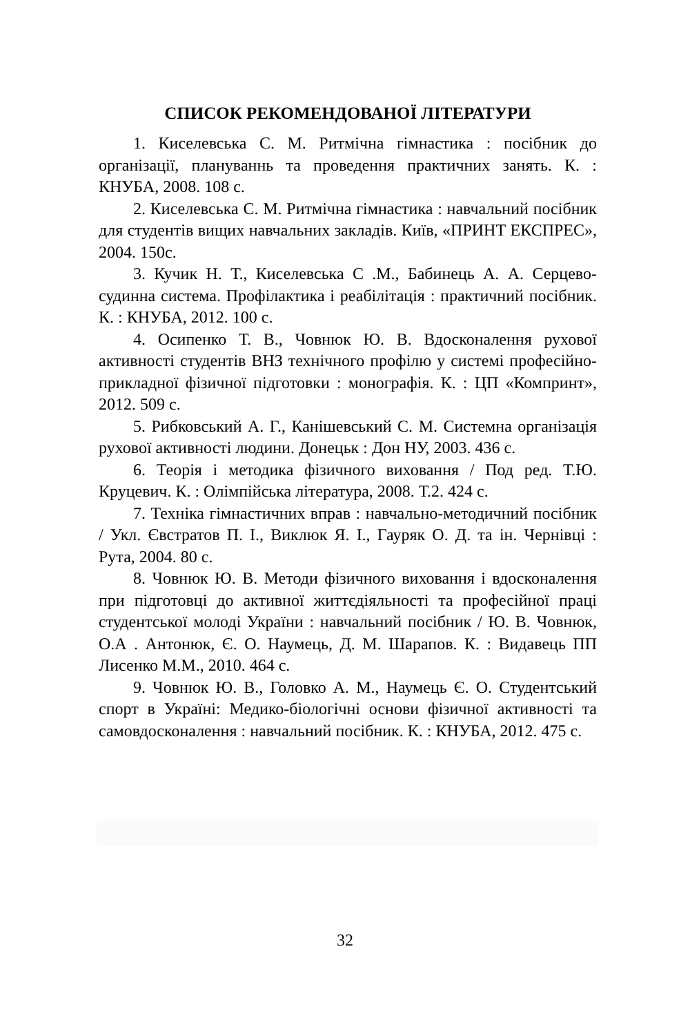СПИСОК РЕКОМЕНДОВАНОЇ ЛІТЕРАТУРИ
1. Киселевська С. М. Ритмічна гімнастика : посібник до організації, плануваннь та проведення практичних занять. К. : КНУБА, 2008. 108 с.
2. Киселевська С. М. Ритмічна гімнастика : навчальний посібник для студентів вищих навчальних закладів. Київ, «ПРИНТ ЕКСПРЕС», 2004. 150с.
3. Кучик Н. Т., Киселевська С .М., Бабинець А. А. Серцево-судинна система. Профілактика і реабілітація : практичний посібник. К. : КНУБА, 2012. 100 с.
4. Осипенко Т. В., Човнюк Ю. В. Вдосконалення рухової активності студентів ВНЗ технічного профілю у системі професійно-прикладної фізичної підготовки : монографія. К. : ЦП «Компринт», 2012. 509 с.
5. Рибковський А. Г., Канішевський С. М. Системна організація рухової активності людини. Донецьк : Дон НУ, 2003. 436 с.
6. Теорія і методика фізичного виховання / Под ред. Т.Ю. Круцевич. К. : Олімпійська література, 2008. Т.2. 424 с.
7. Техніка гімнастичних вправ : навчально-методичний посібник / Укл. Євстратов П. І., Виклюк Я. І., Гауряк О. Д. та ін. Чернівці : Рута, 2004. 80 с.
8. Човнюк Ю. В. Методи фізичного виховання і вдосконалення при підготовці до активної життєдіяльності та професійної праці студентської молоді України : навчальний посібник / Ю. В. Човнюк, О.А . Антонюк, Є. О. Наумець, Д. М. Шарапов. К. : Видавець ПП Лисенко М.М., 2010. 464 с.
9. Човнюк Ю. В., Головко А. М., Наумець Є. О. Студентський спорт в Україні: Медико-біологічні основи фізичної активності та самовдосконалення : навчальний посібник. К. : КНУБА, 2012. 475 с.
32